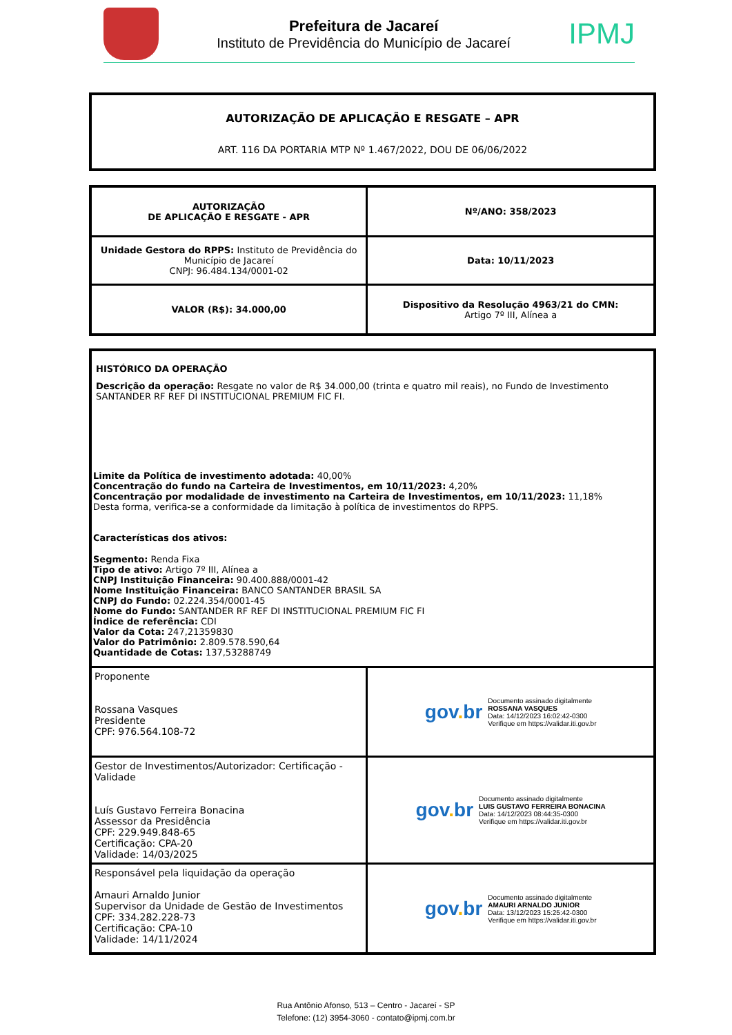Prefeitura de Jacareí
Instituto de Previdência do Município de Jacareí
IPMJ
AUTORIZAÇÃO DE APLICAÇÃO E RESGATE – APR
ART. 116 DA PORTARIA MTP Nº 1.467/2022, DOU DE 06/06/2022
| AUTORIZAÇÃO DE APLICAÇÃO E RESGATE - APR | Nº/ANO: 358/2023 |
| Unidade Gestora do RPPS: Instituto de Previdência do Município de Jacareí CNPJ: 96.484.134/0001-02 | Data: 10/11/2023 |
| VALOR (R$): 34.000,00 | Dispositivo da Resolução 4963/21 do CMN: Artigo 7º III, Alínea a |
| HISTÓRICO DA OPERAÇÃO Descrição da operação: Resgate no valor de R$ 34.000,00 (trinta e quatro mil reais), no Fundo de Investimento SANTANDER RF REF DI INSTITUCIONAL PREMIUM FIC FI. Limite da Política de investimento adotada: 40,00% Concentração do fundo na Carteira de Investimentos, em 10/11/2023: 4,20% Concentração por modalidade de investimento na Carteira de Investimentos, em 10/11/2023: 11,18% Desta forma, verifica-se a conformidade da limitação à política de investimentos do RPPS. Características dos ativos: Segmento: Renda Fixa Tipo de ativo: Artigo 7º III, Alínea a CNPJ Instituição Financeira: 90.400.888/0001-42 Nome Instituição Financeira: BANCO SANTANDER BRASIL SA CNPJ do Fundo: 02.224.354/0001-45 Nome do Fundo: SANTANDER RF REF DI INSTITUCIONAL PREMIUM FIC FI Índice de referência: CDI Valor da Cota: 247,21359830 Valor do Patrimônio: 2.809.578.590,64 Quantidade de Cotas: 137,53288749 | |
| Proponente Rossana Vasques Presidente CPF: 976.564.108-72 | gov . br Documento assinado digitalmente ROSSANA VASQUES Data: 14/12/2023 16:02:42-0300 Verifique em https://validar.iti.gov.br |
| Gestor de Investimentos/Autorizador: Certificação - Validade Luís Gustavo Ferreira Bonacina Assessor da Presidência CPF: 229.949.848-65 Certificação: CPA-20 Validade: 14/03/2025 | gov . br Documento assinado digitalmente LUIS GUSTAVO FERREIRA BONACINA Data: 14/12/2023 08:44:35-0300 Verifique em https://validar.iti.gov.br |
| Responsável pela liquidação da operação Amauri Arnaldo Junior Supervisor da Unidade de Gestão de Investimentos CPF: 334.282.228-73 Certificação: CPA-10 Validade: 14/11/2024 | gov . br Documento assinado digitalmente AMAURI ARNALDO JUNIOR Data: 13/12/2023 15:25:42-0300 Verifique em https://validar.iti.gov.br |
Rua Antônio Afonso, 513 – Centro - Jacareí - SP
Telefone: (12) 3954-3060 - contato@ipmj.com.br